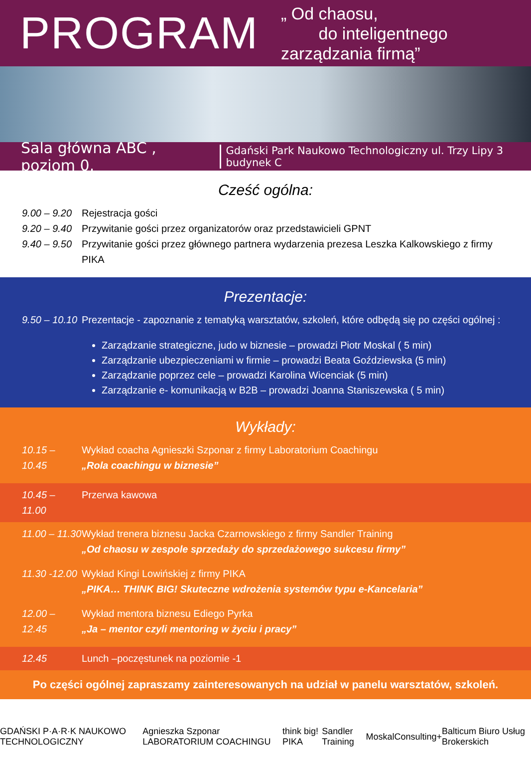PROGRAM
„ Od chaosu,
do inteligentnego zarządzania firmą”
Sala główna ABC , poziom 0. Gdański Park Naukowo Technologiczny ul. Trzy Lipy 3 budynek C
Cześć ogólna:
9.00 – 9.20 Rejestracja gości
9.20 – 9.40 Przywitanie gości przez organizatorów oraz przedstawicieli GPNT
9.40 – 9.50 Przywitanie gości przez głównego partnera wydarzenia prezesa Leszka Kalkowskiego z firmy PIKA
Prezentacje:
9.50 – 10.10 Prezentacje - zapoznanie z tematyką warsztatów, szkoleń, które odbędą się po części ogólnej :
Zarządzanie strategiczne, judo w biznesie – prowadzi Piotr Moskal ( 5 min)
Zarządzanie ubezpieczeniami w firmie – prowadzi Beata Goździewska (5 min)
Zarządzanie poprzez cele – prowadzi Karolina Wicenciak (5 min)
Zarządzanie e- komunikacją w B2B – prowadzi Joanna Staniszewska ( 5 min)
Wykłady:
10.15 – 10.45 Wykład coacha Agnieszki Szponar z firmy Laboratorium Coachingu
„Rola coachingu w biznesie”
10.45 – 11.00 Przerwa kawowa
11.00 – 11.30 Wykład trenera biznesu Jacka Czarnowskiego z firmy Sandler Training
„Od chaosu w zespole sprzedaży do sprzedażowego sukcesu firmy”
11.30 -12.00 Wykład Kingi Lowińskiej z firmy PIKA
„PIKA… THINK BIG! Skuteczne wdrożenia systemów typu e-Kancelaria”
12.00 – 12.45 Wykład mentora biznesu Ediego Pyrka
„Ja – mentor czyli mentoring w życiu i pracy”
12.45 Lunch –poczęstunek na poziomie -1
Po części ogólnej zapraszamy zainteresowanych na udział w panelu warsztatów, szkoleń.
GDAŃSKI P·A·R·K NAUKOWO TECHNOLOGICZNY Agnieszka Szponar LABORATORIUM COACHINGU think big! PIKA Sandler Training MoskalConsulting+ Balticum Biuro Usług Brokerskich